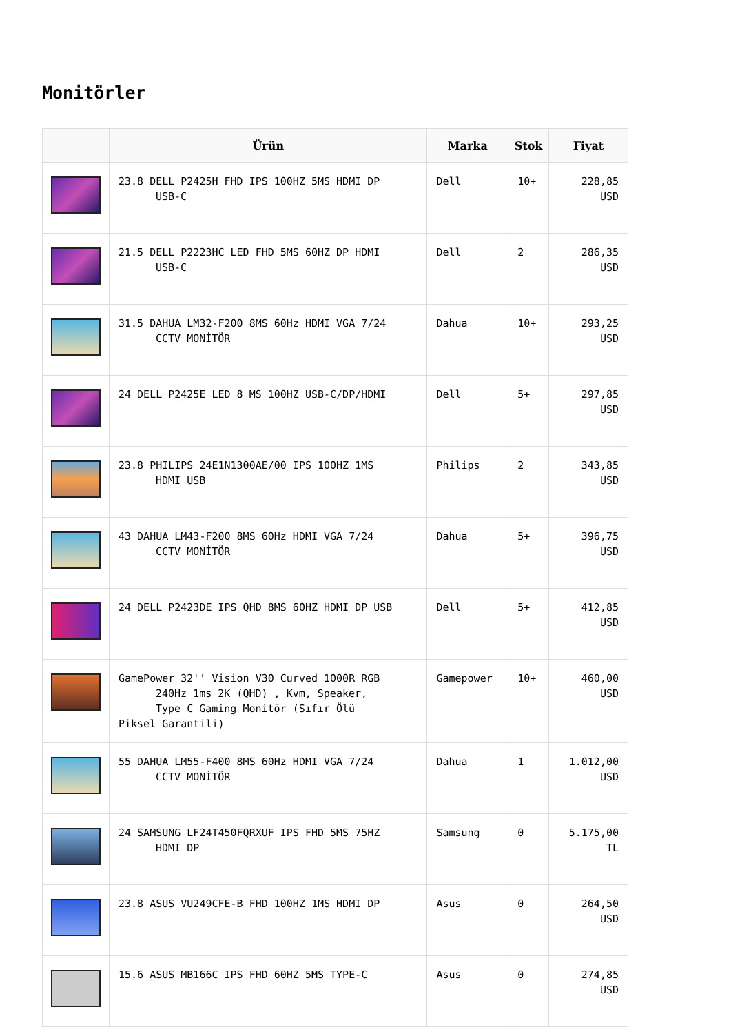Monitörler
| | Ürün | Marka | Stok | Fiyat |
| --- | --- | --- | --- | --- |
| | 23.8 DELL P2425H FHD IPS 100HZ 5MS HDMI DP USB-C | Dell | 10+ | 228,85 USD |
| | 21.5 DELL P2223HC LED FHD 5MS 60HZ DP HDMI USB-C | Dell | 2 | 286,35 USD |
| | 31.5 DAHUA LM32-F200 8MS 60Hz HDMI VGA 7/24 CCTV MONİTÖR | Dahua | 10+ | 293,25 USD |
| | 24 DELL P2425E LED 8 MS 100HZ USB-C/DP/HDMI | Dell | 5+ | 297,85 USD |
| | 23.8 PHILIPS 24E1N1300AE/00 IPS 100HZ 1MS HDMI USB | Philips | 2 | 343,85 USD |
| | 43 DAHUA LM43-F200 8MS 60Hz HDMI VGA 7/24 CCTV MONİTÖR | Dahua | 5+ | 396,75 USD |
| | 24 DELL P2423DE IPS QHD 8MS 60HZ HDMI DP USB | Dell | 5+ | 412,85 USD |
| | GamePower 32'' Vision V30 Curved 1000R RGB 240Hz 1ms 2K (QHD) , Kvm, Speaker, Type C Gaming Monitör (Sıfır Ölü Piksel Garantili) | Gamepower | 10+ | 460,00 USD |
| | 55 DAHUA LM55-F400 8MS 60Hz HDMI VGA 7/24 CCTV MONİTÖR | Dahua | 1 | 1.012,00 USD |
| | 24 SAMSUNG LF24T450FQRXUF IPS FHD 5MS 75HZ HDMI DP | Samsung | 0 | 5.175,00 TL |
| | 23.8 ASUS VU249CFE-B FHD 100HZ 1MS HDMI DP | Asus | 0 | 264,50 USD |
| | 15.6 ASUS MB166C IPS FHD 60HZ 5MS TYPE-C | Asus | 0 | 274,85 USD |